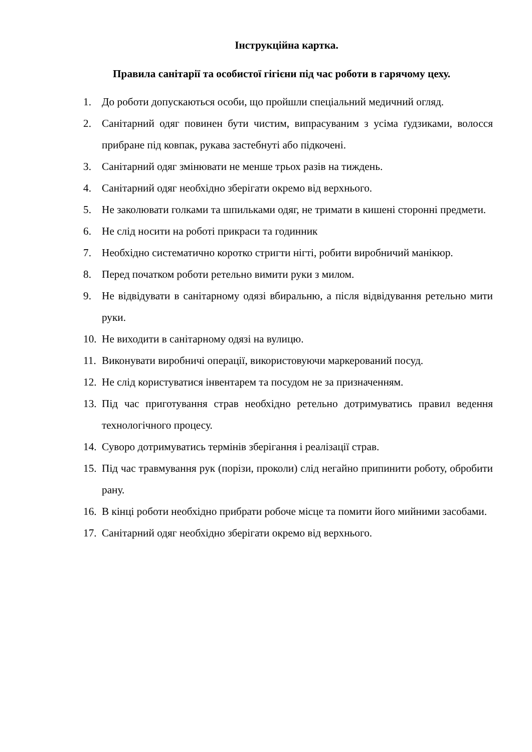Інструкційна картка.
Правила санітарії та особистої гігієни під час роботи в гарячому цеху.
1. До роботи допускаються особи, що пройшли спеціальний медичний огляд.
2. Санітарний одяг повинен бути чистим, випрасуваним з усіма ґудзиками, волосся прибране під ковпак, рукава застебнуті або підкочені.
3. Санітарний одяг змінювати не менше трьох разів на тиждень.
4. Санітарний одяг необхідно зберігати окремо від верхнього.
5. Не заколювати голками та шпильками одяг, не тримати в кишені сторонні предмети.
6. Не слід носити на роботі прикраси та годинник
7. Необхідно систематично коротко стригти нігті, робити виробничий манікюр.
8. Перед початком роботи ретельно вимити руки з милом.
9. Не відвідувати в санітарному одязі вбиральню, а після відвідування ретельно мити руки.
10. Не виходити в санітарному одязі на вулицю.
11. Виконувати виробничі операції, використовуючи маркерований посуд.
12. Не слід користуватися інвентарем та посудом не за призначенням.
13. Під час приготування страв необхідно ретельно дотримуватись правил ведення технологічного процесу.
14. Суворо дотримуватись термінів зберігання і реалізації страв.
15. Під час травмування рук (порізи, проколи) слід негайно припинити роботу, обробити рану.
16. В кінці роботи необхідно прибрати робоче місце та помити його мийними засобами.
17. Санітарний одяг необхідно зберігати окремо від верхнього.